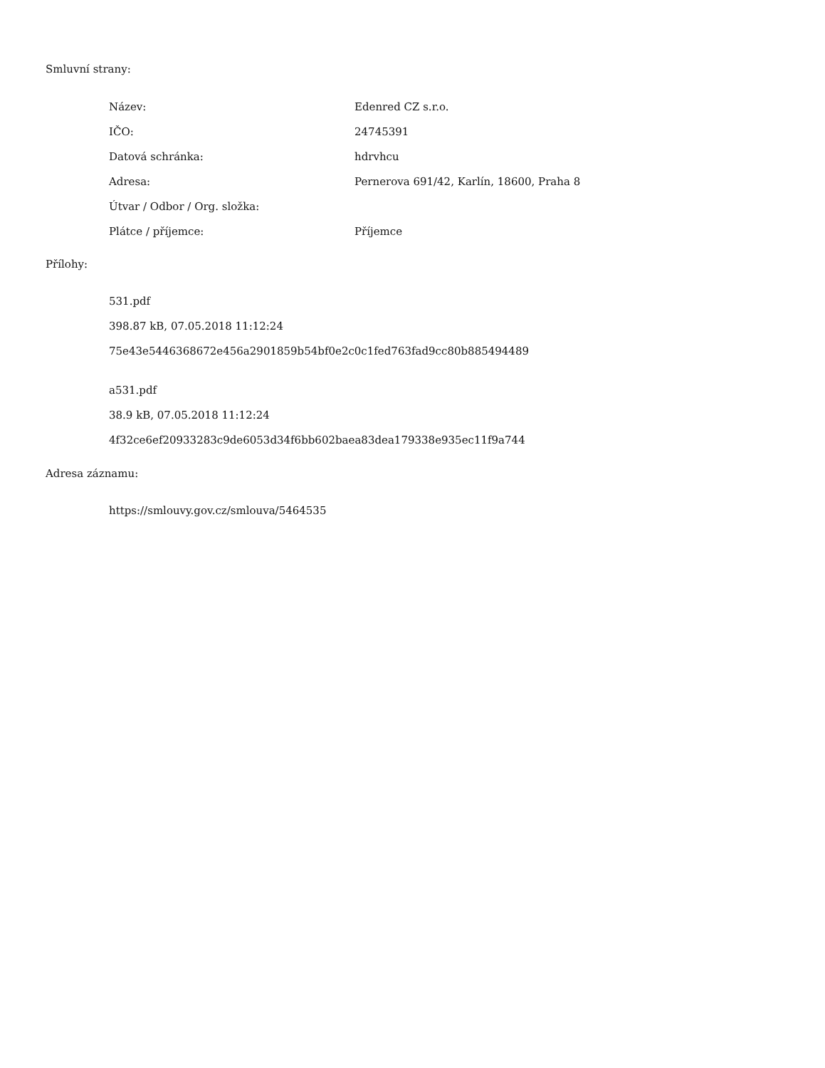Smluvní strany:
| Název: | Edenred CZ s.r.o. |
| IČO: | 24745391 |
| Datová schránka: | hdrvhcu |
| Adresa: | Pernerova 691/42, Karlín, 18600, Praha 8 |
| Útvar / Odbor / Org. složka: | |
| Plátce / příjemce: | Příjemce |
Přílohy:
531.pdf
398.87 kB, 07.05.2018 11:12:24
75e43e5446368672e456a2901859b54bf0e2c0c1fed763fad9cc80b885494489
a531.pdf
38.9 kB, 07.05.2018 11:12:24
4f32ce6ef20933283c9de6053d34f6bb602baea83dea179338e935ec11f9a744
Adresa záznamu:
https://smlouvy.gov.cz/smlouva/5464535